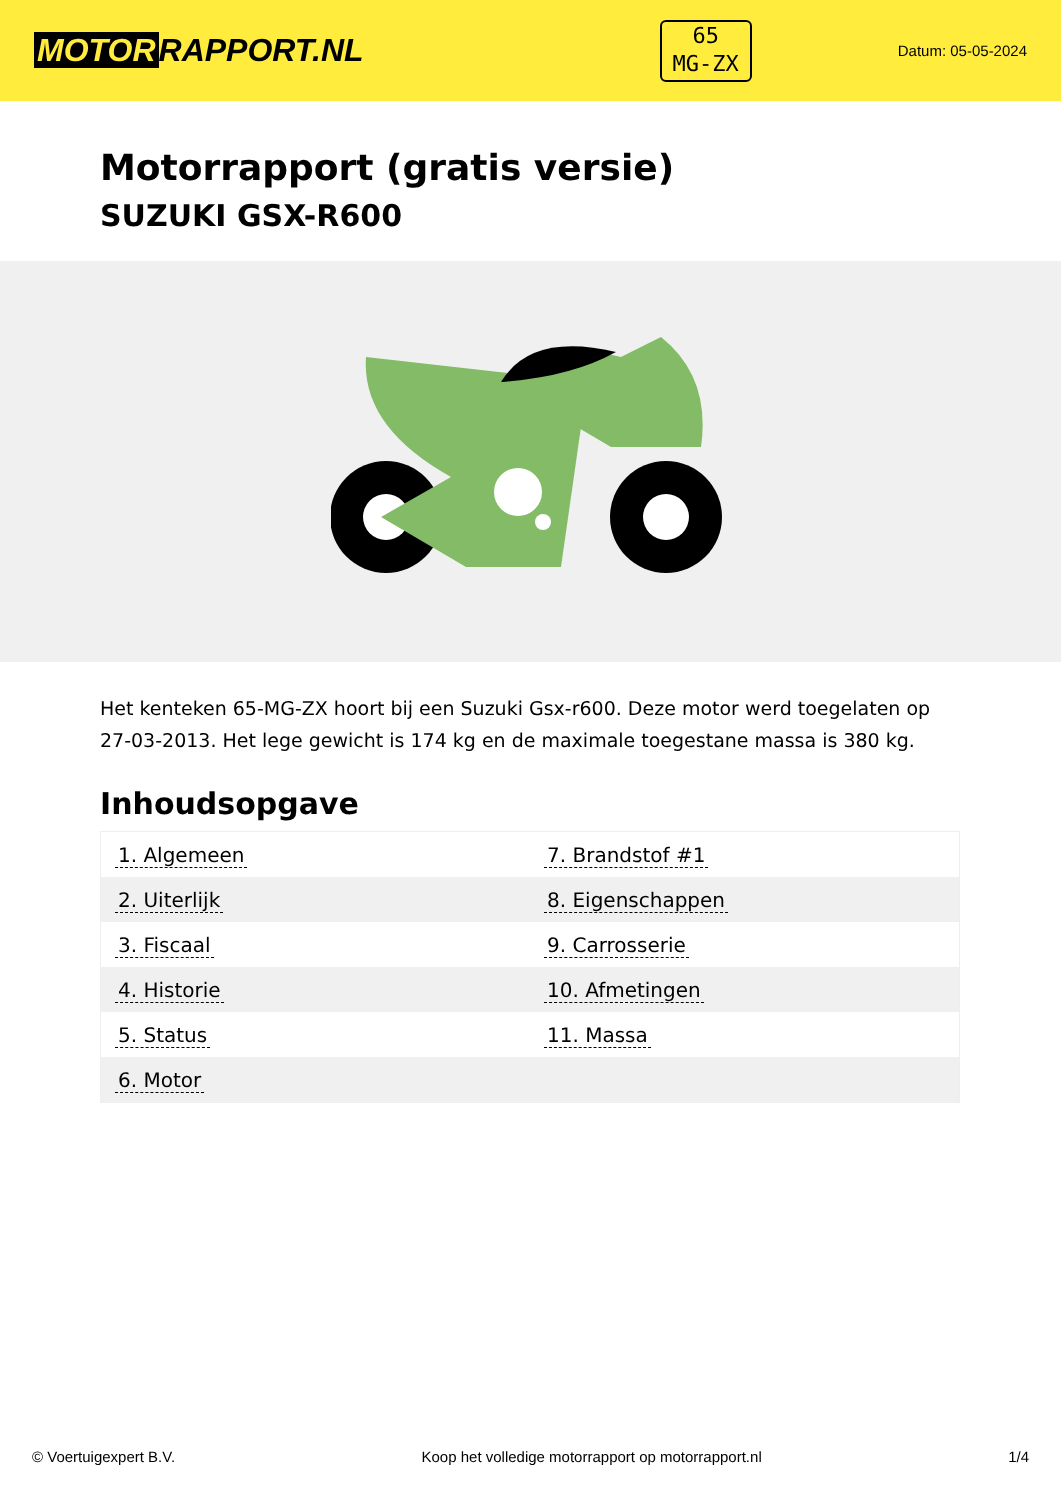MOTOR RAPPORT.NL
65
MG-ZX
Datum: 05-05-2024
Motorrapport (gratis versie)
SUZUKI GSX-R600
Het kenteken 65-MG-ZX hoort bij een Suzuki Gsx-r600. Deze motor werd toegelaten op 27-03-2013. Het lege gewicht is 174 kg en de maximale toegestane massa is 380 kg.
Inhoudsopgave
| 1. Algemeen | 7. Brandstof #1 |
| 2. Uiterlijk | 8. Eigenschappen |
| 3. Fiscaal | 9. Carrosserie |
| 4. Historie | 10. Afmetingen |
| 5. Status | 11. Massa |
| 6. Motor | |
© Voertuigexpert B.V. Koop het volledige motorrapport op motorrapport.nl 1/4